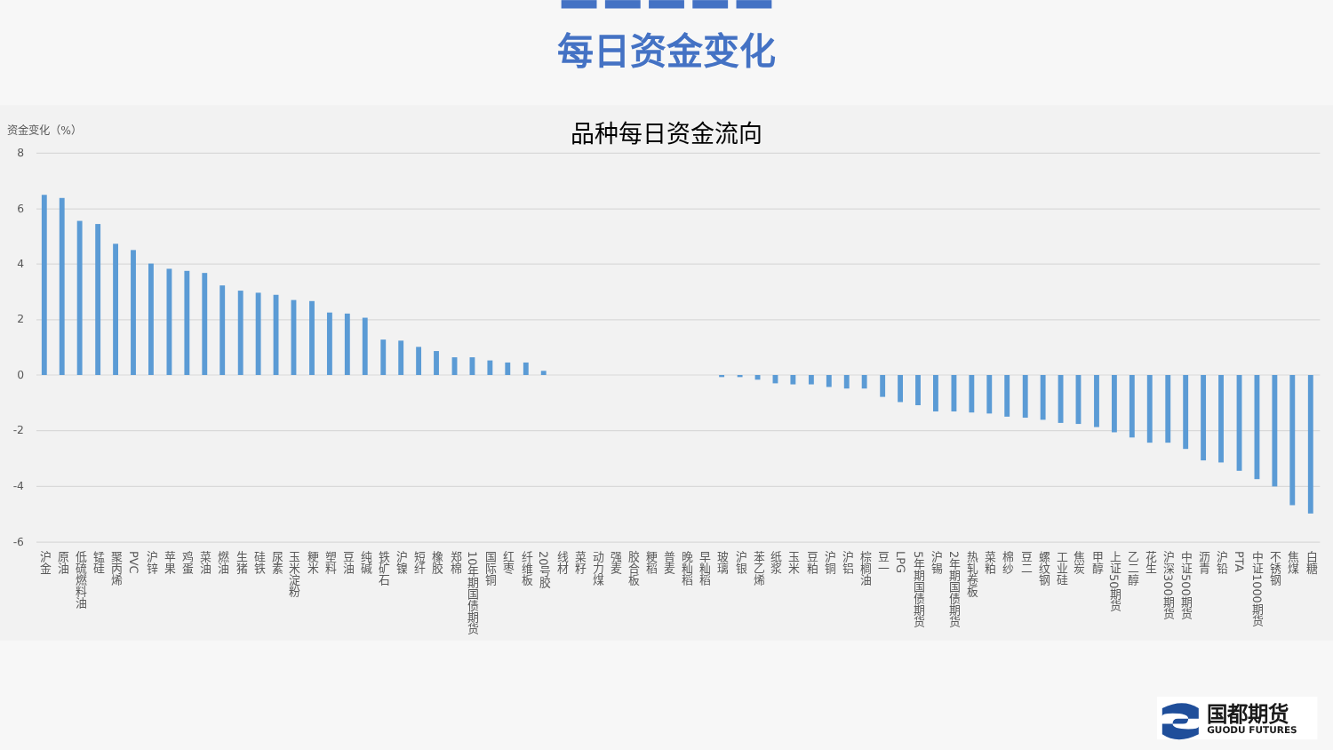每日资金变化
品种每日资金流向
资金变化（%）
8
6
4
2
0
-2
-4
-6
沪金
原油
低硫燃料油
锰硅
聚丙烯
PVC
沪锌
苹果
鸡蛋
菜油
燃油
生猪
硅铁
尿素
玉米淀粉
粳米
塑料
豆油
纯碱
铁矿石
沪镍
短纤
橡胶
郑棉
10年期国债期货
国际铜
红枣
纤维板
20号胶
线材
菜籽
动力煤
强麦
胶合板
粳稻
普麦
晚籼稻
早籼稻
玻璃
沪银
苯乙烯
纸浆
玉米
豆粕
沪铜
沪铝
棕榈油
豆一
LPG
5年期国债期货
沪锡
2年期国债期货
热轧卷板
菜粕
棉纱
豆二
螺纹钢
工业硅
焦炭
甲醇
上证50期货
乙二醇
花生
沪深300期货
中证500期货
沥青
沪铅
PTA
中证1000期货
不锈钢
焦煤
白糖
国都期货
GUODU FUTURES